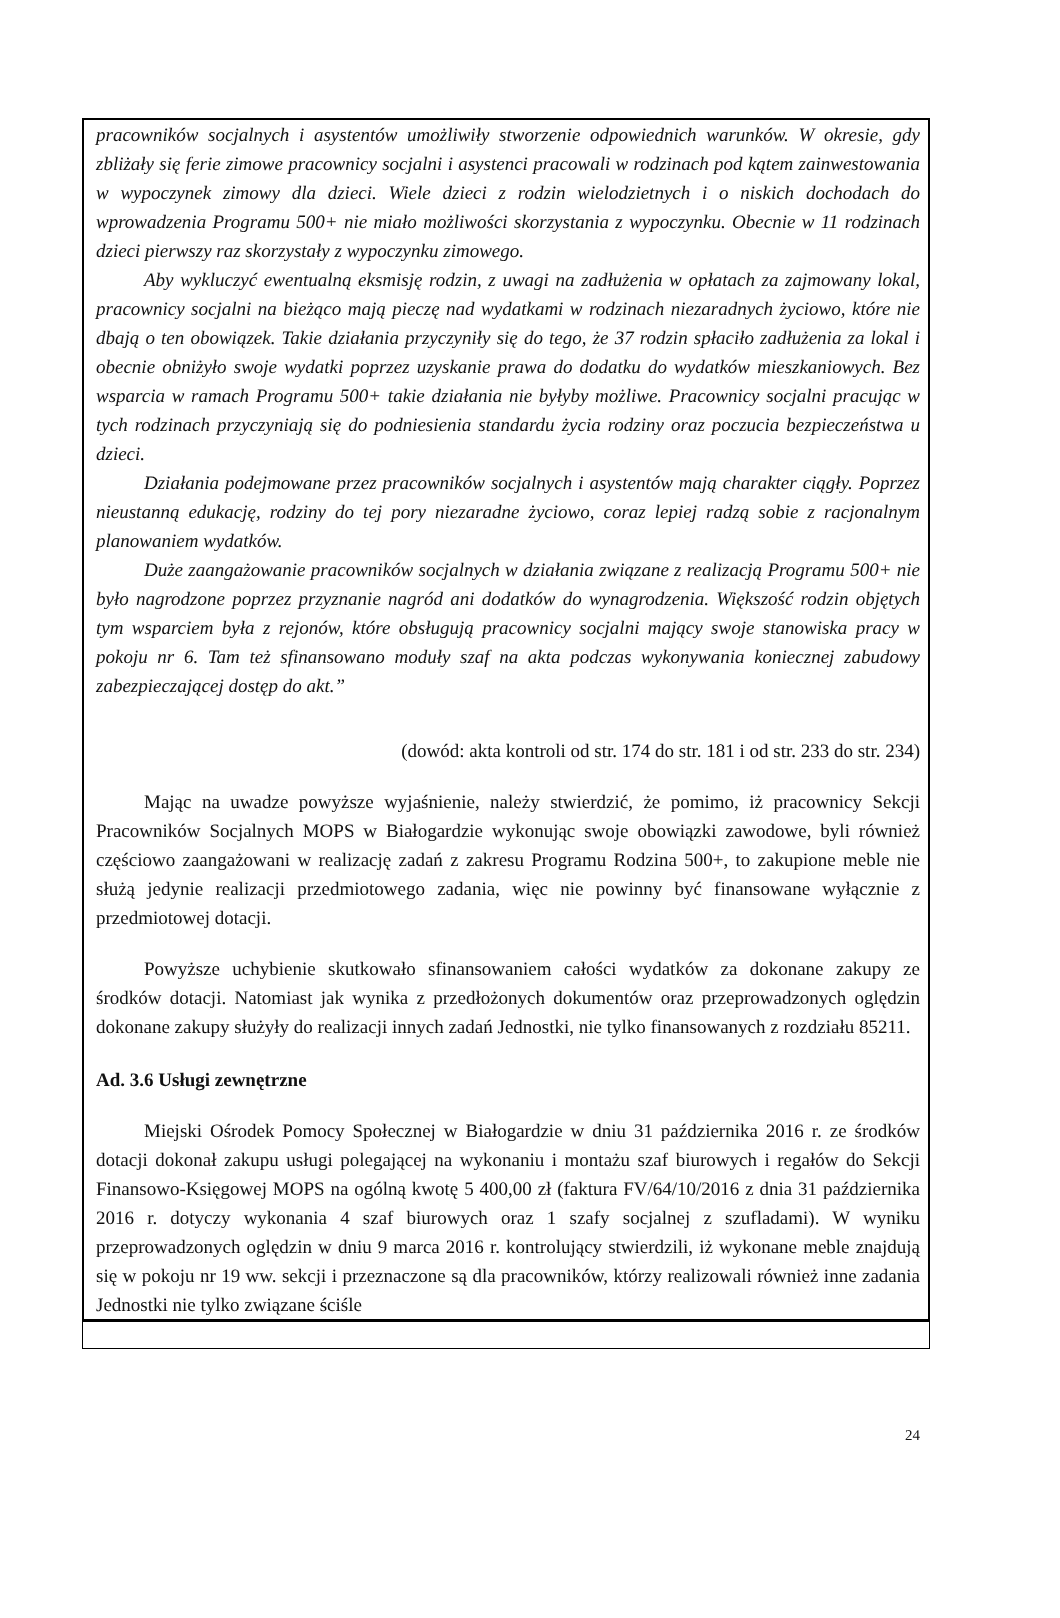pracowników socjalnych i asystentów umożliwiły stworzenie odpowiednich warunków. W okresie, gdy zbliżały się ferie zimowe pracownicy socjalni i asystenci pracowali w rodzinach pod kątem zainwestowania w wypoczynek zimowy dla dzieci. Wiele dzieci z rodzin wielodzietnych i o niskich dochodach do wprowadzenia Programu 500+ nie miało możliwości skorzystania z wypoczynku. Obecnie w 11 rodzinach dzieci pierwszy raz skorzystały z wypoczynku zimowego.
Aby wykluczyć ewentualną eksmisję rodzin, z uwagi na zadłużenia w opłatach za zajmowany lokal, pracownicy socjalni na bieżąco mają pieczę nad wydatkami w rodzinach niezaradnych życiowo, które nie dbają o ten obowiązek. Takie działania przyczyniły się do tego, że 37 rodzin spłaciło zadłużenia za lokal i obecnie obniżyło swoje wydatki poprzez uzyskanie prawa do dodatku do wydatków mieszkaniowych. Bez wsparcia w ramach Programu 500+ takie działania nie byłyby możliwe. Pracownicy socjalni pracując w tych rodzinach przyczyniają się do podniesienia standardu życia rodziny oraz poczucia bezpieczeństwa u dzieci.
Działania podejmowane przez pracowników socjalnych i asystentów mają charakter ciągły. Poprzez nieustanną edukację, rodziny do tej pory niezaradne życiowo, coraz lepiej radzą sobie z racjonalnym planowaniem wydatków.
Duże zaangażowanie pracowników socjalnych w działania związane z realizacją Programu 500+ nie było nagrodzone poprzez przyznanie nagród ani dodatków do wynagrodzenia. Większość rodzin objętych tym wsparciem była z rejonów, które obsługują pracownicy socjalni mający swoje stanowiska pracy w pokoju nr 6. Tam też sfinansowano moduły szaf na akta podczas wykonywania koniecznej zabudowy zabezpieczającej dostęp do akt.”
(dowód: akta kontroli od str. 174 do str. 181 i od str. 233 do str. 234)
Mając na uwadze powyższe wyjaśnienie, należy stwierdzić, że pomimo, iż pracownicy Sekcji Pracowników Socjalnych MOPS w Białogardzie wykonując swoje obowiązki zawodowe, byli również częściowo zaangażowani w realizację zadań z zakresu Programu Rodzina 500+, to zakupione meble nie służą jedynie realizacji przedmiotowego zadania, więc nie powinny być finansowane wyłącznie z przedmiotowej dotacji.
Powyższe uchybienie skutkowało sfinansowaniem całości wydatków za dokonane zakupy ze środków dotacji. Natomiast jak wynika z przedłożonych dokumentów oraz przeprowadzonych oględzin dokonane zakupy służyły do realizacji innych zadań Jednostki, nie tylko finansowanych z rozdziału 85211.
Ad. 3.6 Usługi zewnętrzne
Miejski Ośrodek Pomocy Społecznej w Białogardzie w dniu 31 października 2016 r. ze środków dotacji dokonał zakupu usługi polegającej na wykonaniu i montażu szaf biurowych i regałów do Sekcji Finansowo-Księgowej MOPS na ogólną kwotę 5 400,00 zł (faktura FV/64/10/2016 z dnia 31 października 2016 r. dotyczy wykonania 4 szaf biurowych oraz 1 szafy socjalnej z szufladami). W wyniku przeprowadzonych oględzin w dniu 9 marca 2016 r. kontrolujący stwierdzili, iż wykonane meble znajdują się w pokoju nr 19 ww. sekcji i przeznaczone są dla pracowników, którzy realizowali również inne zadania Jednostki nie tylko związane ściśle
24